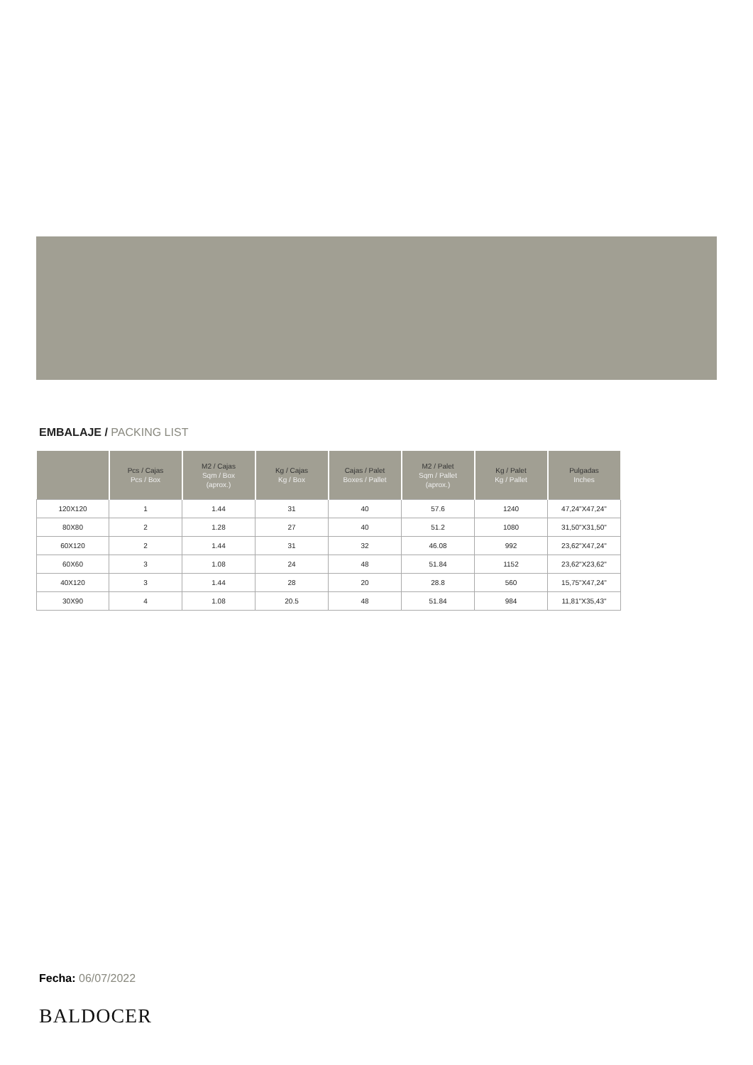EMBALAJE / PACKING LIST
| | Pcs / Cajas Pcs / Box | M2 / Cajas Sqm / Box (aprox.) | Kg / Cajas Kg / Box | Cajas / Palet Boxes / Pallet | M2 / Palet Sqm / Pallet (aprox.) | Kg / Palet Kg / Pallet | Pulgadas Inches |
| --- | --- | --- | --- | --- | --- | --- | --- |
| 120X120 | 1 | 1.44 | 31 | 40 | 57.6 | 1240 | 47,24"X47,24" |
| 80X80 | 2 | 1.28 | 27 | 40 | 51.2 | 1080 | 31,50"X31,50" |
| 60X120 | 2 | 1.44 | 31 | 32 | 46.08 | 992 | 23,62"X47,24" |
| 60X60 | 3 | 1.08 | 24 | 48 | 51.84 | 1152 | 23,62"X23,62" |
| 40X120 | 3 | 1.44 | 28 | 20 | 28.8 | 560 | 15,75"X47,24" |
| 30X90 | 4 | 1.08 | 20.5 | 48 | 51.84 | 984 | 11,81"X35,43" |
Fecha: 06/07/2022
BALDOCER